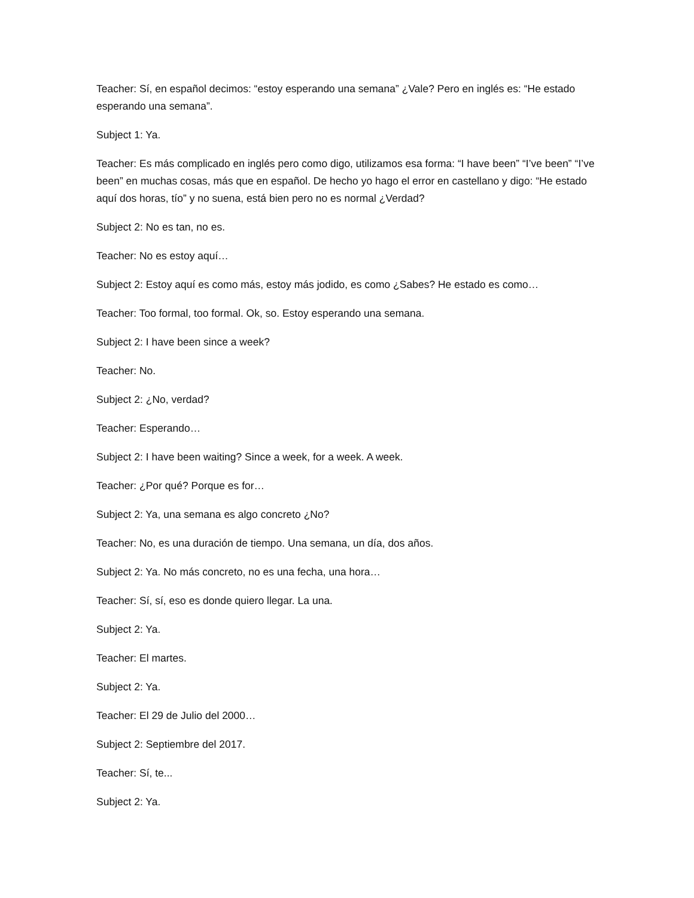Teacher: Sí, en español decimos: “estoy esperando una semana” ¿Vale? Pero en inglés es: “He estado esperando una semana”.
Subject 1: Ya.
Teacher: Es más complicado en inglés pero como digo, utilizamos esa forma: “I have been” “I’ve been” “I’ve been” en muchas cosas, más que en español. De hecho yo hago el error en castellano y digo: “He estado aquí dos horas, tío” y no suena, está bien pero no es normal ¿Verdad?
Subject 2: No es tan, no es.
Teacher: No es estoy aquí…
Subject 2: Estoy aquí es como más, estoy más jodido, es como ¿Sabes? He estado es como…
Teacher: Too formal, too formal. Ok, so. Estoy esperando una semana.
Subject 2: I have been since a week?
Teacher: No.
Subject 2: ¿No, verdad?
Teacher: Esperando…
Subject 2: I have been waiting? Since a week, for a week. A week.
Teacher: ¿Por qué? Porque es for…
Subject 2: Ya, una semana es algo concreto ¿No?
Teacher: No, es una duración de tiempo. Una semana, un día, dos años.
Subject 2: Ya. No más concreto, no es una fecha, una hora…
Teacher: Sí, sí, eso es donde quiero llegar. La una.
Subject 2: Ya.
Teacher: El martes.
Subject 2: Ya.
Teacher: El 29 de Julio del 2000…
Subject 2: Septiembre del 2017.
Teacher: Sí, te...
Subject 2: Ya.